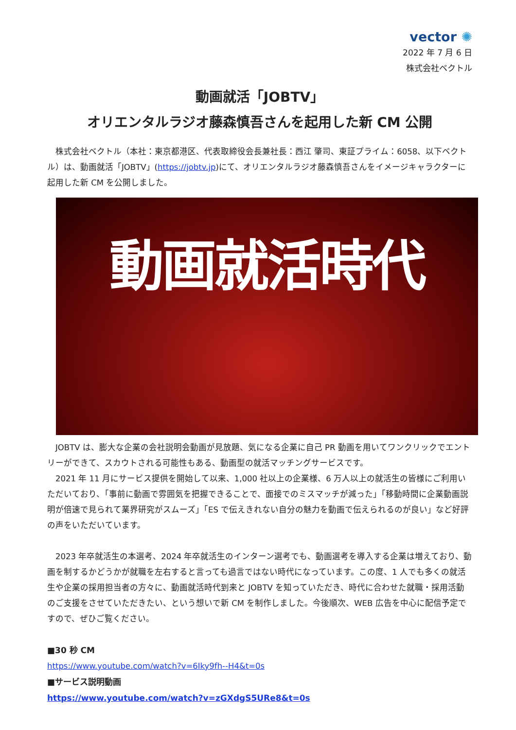vector ✺
2022 年 7 月 6 日
株式会社ベクトル
動画就活「JOBTV」
オリエンタルラジオ藤森慎吾さんを起用した新 CM 公開
　株式会社ベクトル（本社：東京都港区、代表取締役会長兼社長：西江 肇司、東証プライム：6058、以下ベクトル）は、動画就活「JOBTV」(https://jobtv.jp)にて、オリエンタルラジオ藤森慎吾さんをイメージキャラクターに起用した新 CM を公開しました。
動画就活時代
　JOBTV は、膨大な企業の会社説明会動画が見放題、気になる企業に自己 PR 動画を用いてワンクリックでエントリーができて、スカウトされる可能性もある、動画型の就活マッチングサービスです。
　2021 年 11 月にサービス提供を開始して以来、1,000 社以上の企業様、6 万人以上の就活生の皆様にご利用いただいており、「事前に動画で雰囲気を把握できることで、面接でのミスマッチが減った」「移動時間に企業動画説明が倍速で見られて業界研究がスムーズ」「ES で伝えきれない自分の魅力を動画で伝えられるのが良い」など好評の声をいただいています。
　2023 年卒就活生の本選考、2024 年卒就活生のインターン選考でも、動画選考を導入する企業は増えており、動画を制するかどうかが就職を左右すると言っても過言ではない時代になっています。この度、1 人でも多くの就活生や企業の採用担当者の方々に、動画就活時代到来と JOBTV を知っていただき、時代に合わせた就職・採用活動のご支援をさせていただきたい、という想いで新 CM を制作しました。今後順次、WEB 広告を中心に配信予定ですので、ぜひご覧ください。
■30 秒 CM
https://www.youtube.com/watch?v=6Iky9fh--H4&t=0s
■サービス説明動画
https://www.youtube.com/watch?v=zGXdgS5URe8&t=0s